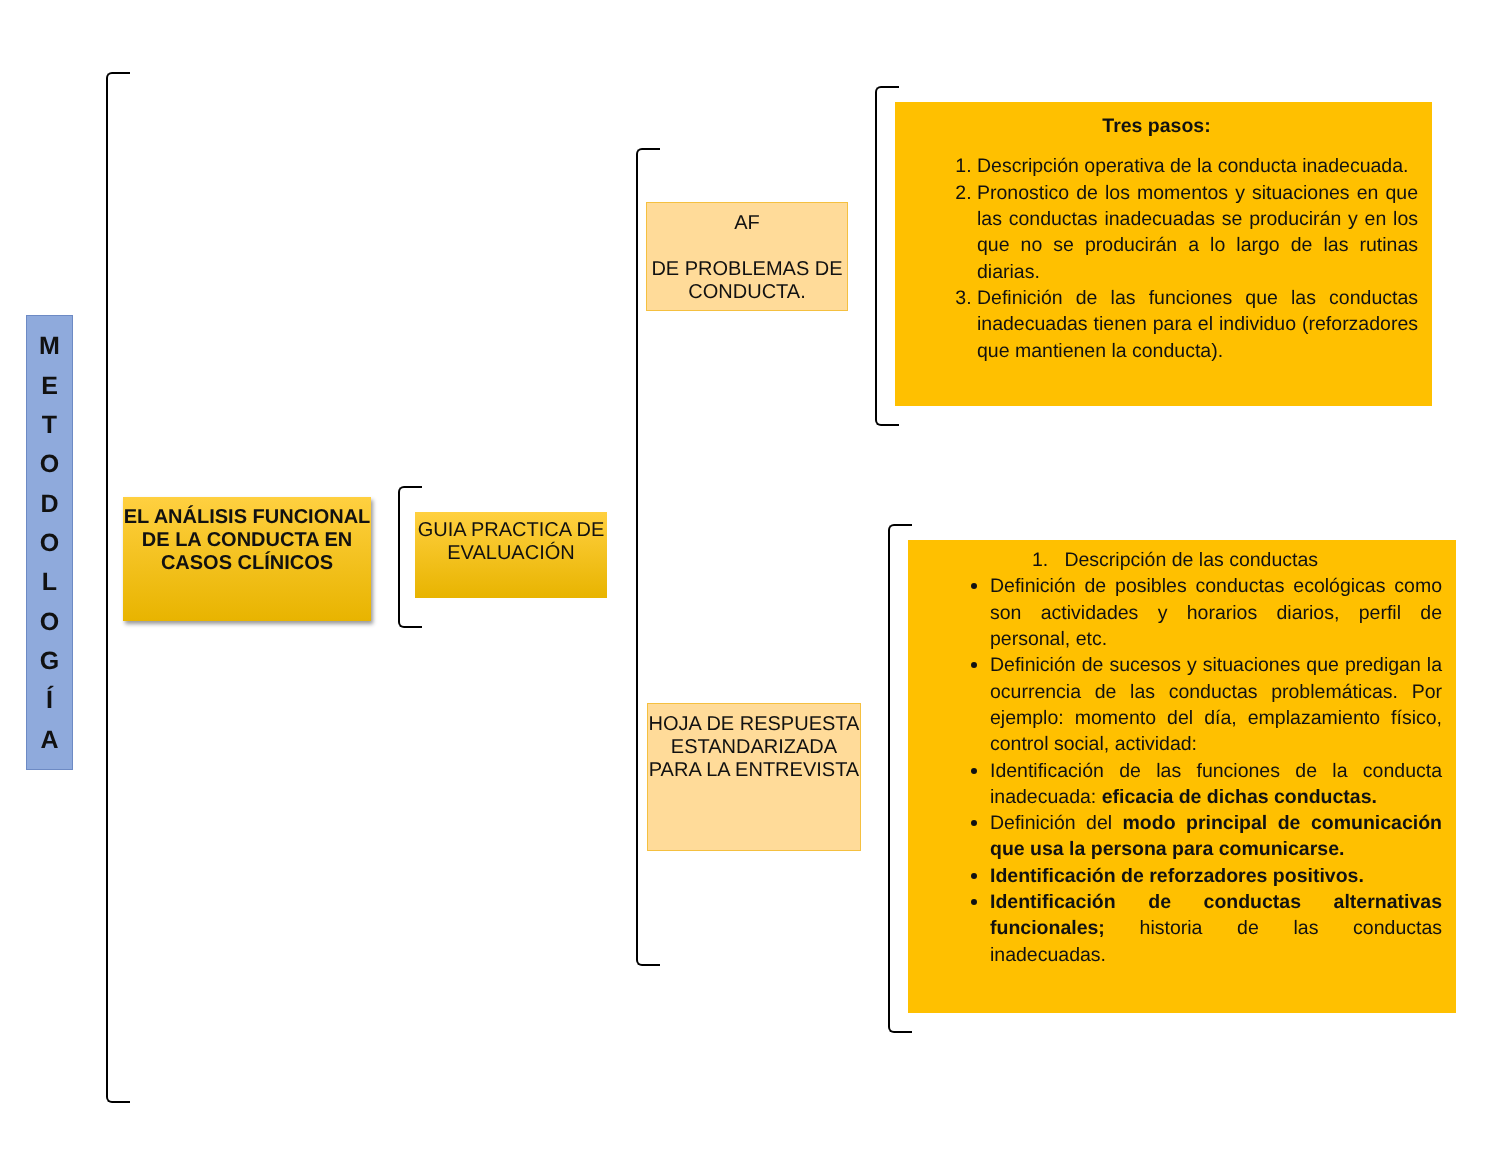METODOLOGÍA
EL ANÁLISIS FUNCIONAL DE LA CONDUCTA EN CASOS CLÍNICOS
GUIA PRACTICA DE EVALUACIÓN
AF
DE PROBLEMAS DE CONDUCTA.
HOJA DE RESPUESTA ESTANDARIZADA PARA LA ENTREVISTA
Tres pasos:
1. Descripción operativa de la conducta inadecuada.
2. Pronostico de los momentos y situaciones en que las conductas inadecuadas se producirán y en los que no se producirán a lo largo de las rutinas diarias.
3. Definición de las funciones que las conductas inadecuadas tienen para el individuo (reforzadores que mantienen la conducta).
1. Descripción de las conductas
Definición de posibles conductas ecológicas como son actividades y horarios diarios, perfil de personal, etc.
Definición de sucesos y situaciones que predigan la ocurrencia de las conductas problemáticas. Por ejemplo: momento del día, emplazamiento físico, control social, actividad:
Identificación de las funciones de la conducta inadecuada: eficacia de dichas conductas.
Definición del modo principal de comunicación que usa la persona para comunicarse.
Identificación de reforzadores positivos.
Identificación de conductas alternativas funcionales; historia de las conductas inadecuadas.